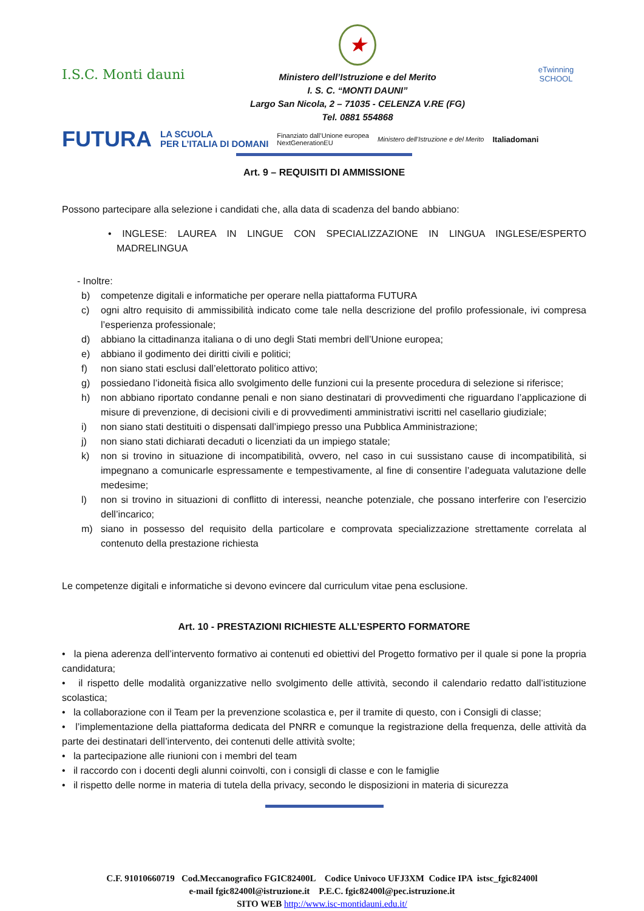I.S.C. Monti dauni
★
Ministero dell’Istruzione e del Merito
I. S. C. “MONTI DAUNI”
Largo San Nicola, 2 – 71035 - CELENZA V.RE (FG)
Tel. 0881 554868
eTwinning
SCHOOL
FUTURA LA SCUOLA
PER L’ITALIA DI DOMANI Finanziato dall’Unione europea
NextGenerationEU Ministero dell’Istruzione e del Merito Italiadomani
Art. 9 – REQUISITI DI AMMISSIONE
Possono partecipare alla selezione i candidati che, alla data di scadenza del bando abbiano:
• INGLESE: LAUREA IN LINGUE CON SPECIALIZZAZIONE IN LINGUA INGLESE/ESPERTO MADRELINGUA
- Inoltre:
b) competenze digitali e informatiche per operare nella piattaforma FUTURA
c) ogni altro requisito di ammissibilità indicato come tale nella descrizione del profilo professionale, ivi compresa l’esperienza professionale;
d) abbiano la cittadinanza italiana o di uno degli Stati membri dell’Unione europea;
e) abbiano il godimento dei diritti civili e politici;
f) non siano stati esclusi dall’elettorato politico attivo;
g) possiedano l’idoneità fisica allo svolgimento delle funzioni cui la presente procedura di selezione si riferisce;
h) non abbiano riportato condanne penali e non siano destinatari di provvedimenti che riguardano l’applicazione di misure di prevenzione, di decisioni civili e di provvedimenti amministrativi iscritti nel casellario giudiziale;
i) non siano stati destituiti o dispensati dall’impiego presso una Pubblica Amministrazione;
j) non siano stati dichiarati decaduti o licenziati da un impiego statale;
k) non si trovino in situazione di incompatibilità, ovvero, nel caso in cui sussistano cause di incompatibilità, si impegnano a comunicarle espressamente e tempestivamente, al fine di consentire l’adeguata valutazione delle medesime;
l) non si trovino in situazioni di conflitto di interessi, neanche potenziale, che possano interferire con l’esercizio dell’incarico;
m) siano in possesso del requisito della particolare e comprovata specializzazione strettamente correlata al contenuto della prestazione richiesta
Le competenze digitali e informatiche si devono evincere dal curriculum vitae pena esclusione.
Art. 10 - PRESTAZIONI RICHIESTE ALL’ESPERTO FORMATORE
• la piena aderenza dell’intervento formativo ai contenuti ed obiettivi del Progetto formativo per il quale si pone la propria candidatura;
• il rispetto delle modalità organizzative nello svolgimento delle attività, secondo il calendario redatto dall’istituzione scolastica;
• la collaborazione con il Team per la prevenzione scolastica e, per il tramite di questo, con i Consigli di classe;
• l’implementazione della piattaforma dedicata del PNRR e comunque la registrazione della frequenza, delle attività da parte dei destinatari dell’intervento, dei contenuti delle attività svolte;
• la partecipazione alle riunioni con i membri del team
• il raccordo con i docenti degli alunni coinvolti, con i consigli di classe e con le famiglie
• il rispetto delle norme in materia di tutela della privacy, secondo le disposizioni in materia di sicurezza
C.F. 91010660719 Cod.Meccanografico FGIC82400L Codice Univoco UFJ3XM Codice IPA istsc_fgic82400l
e-mail fgic82400l@istruzione.it P.E.C. fgic82400l@pec.istruzione.it
SITO WEB http://www.isc-montidauni.edu.it/